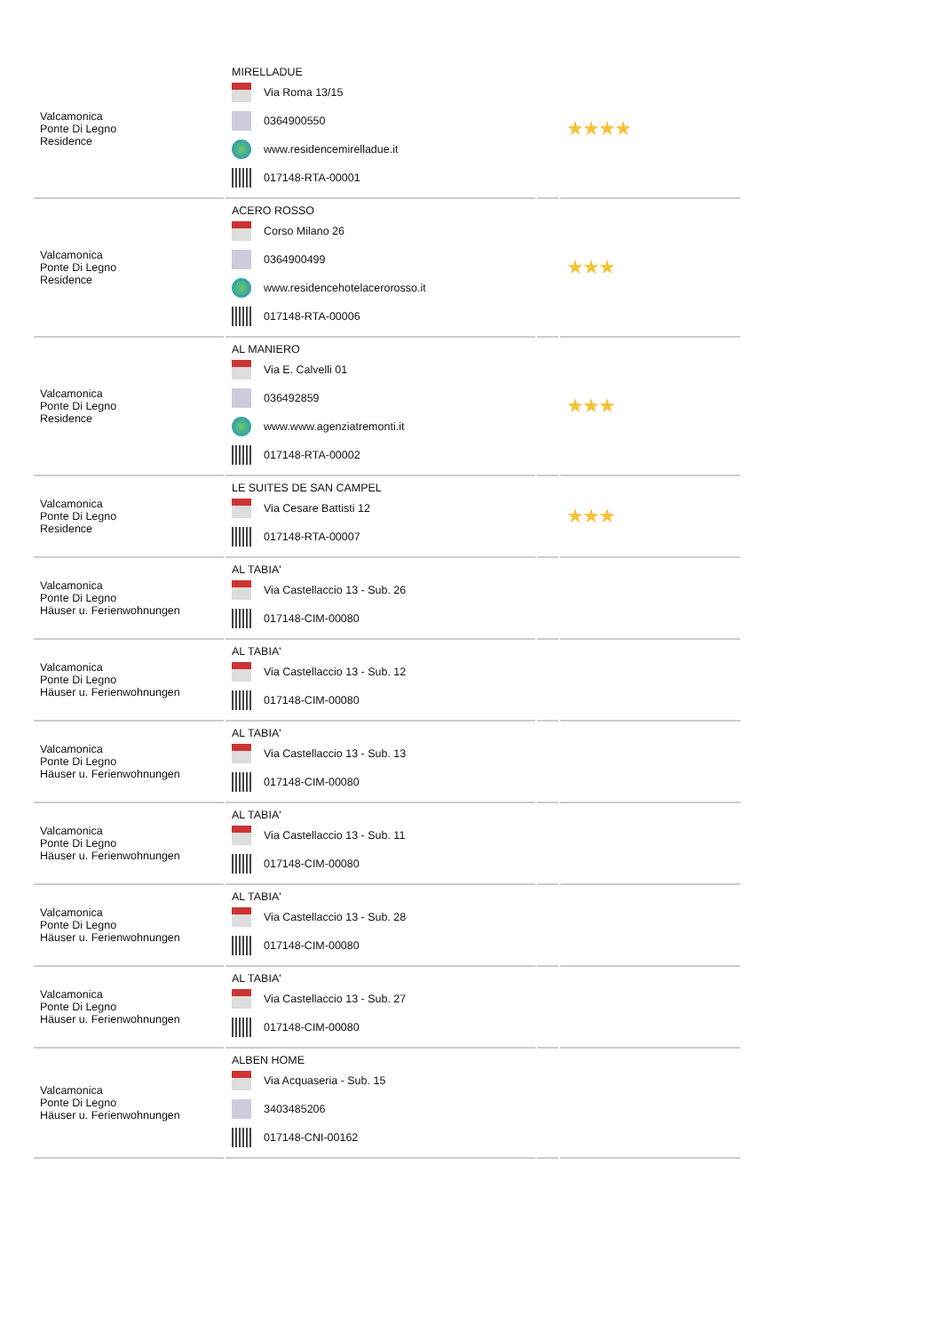| Valcamonica Ponte Di Legno Residence | MIRELLADUE Via Roma 13/15 0364900550 www.residencemirelladue.it 017148-RTA-00001 | | ★★★★ |
| Valcamonica Ponte Di Legno Residence | ACERO ROSSO Corso Milano 26 0364900499 www.residencehotelacerorosso.it 017148-RTA-00006 | | ★★★ |
| Valcamonica Ponte Di Legno Residence | AL MANIERO Via E. Calvelli 01 036492859 www.www.agenziatremonti.it 017148-RTA-00002 | | ★★★ |
| Valcamonica Ponte Di Legno Residence | LE SUITES DE SAN CAMPEL Via Cesare Battisti 12 017148-RTA-00007 | | ★★★ |
| Valcamonica Ponte Di Legno Häuser u. Ferienwohnungen | AL TABIA' Via Castellaccio 13 - Sub. 26 017148-CIM-00080 | | |
| Valcamonica Ponte Di Legno Häuser u. Ferienwohnungen | AL TABIA' Via Castellaccio 13 - Sub. 12 017148-CIM-00080 | | |
| Valcamonica Ponte Di Legno Häuser u. Ferienwohnungen | AL TABIA' Via Castellaccio 13 - Sub. 13 017148-CIM-00080 | | |
| Valcamonica Ponte Di Legno Häuser u. Ferienwohnungen | AL TABIA' Via Castellaccio 13 - Sub. 11 017148-CIM-00080 | | |
| Valcamonica Ponte Di Legno Häuser u. Ferienwohnungen | AL TABIA' Via Castellaccio 13 - Sub. 28 017148-CIM-00080 | | |
| Valcamonica Ponte Di Legno Häuser u. Ferienwohnungen | AL TABIA' Via Castellaccio 13 - Sub. 27 017148-CIM-00080 | | |
| Valcamonica Ponte Di Legno Häuser u. Ferienwohnungen | ALBEN HOME Via Acquaseria - Sub. 15 3403485206 017148-CNI-00162 | | |